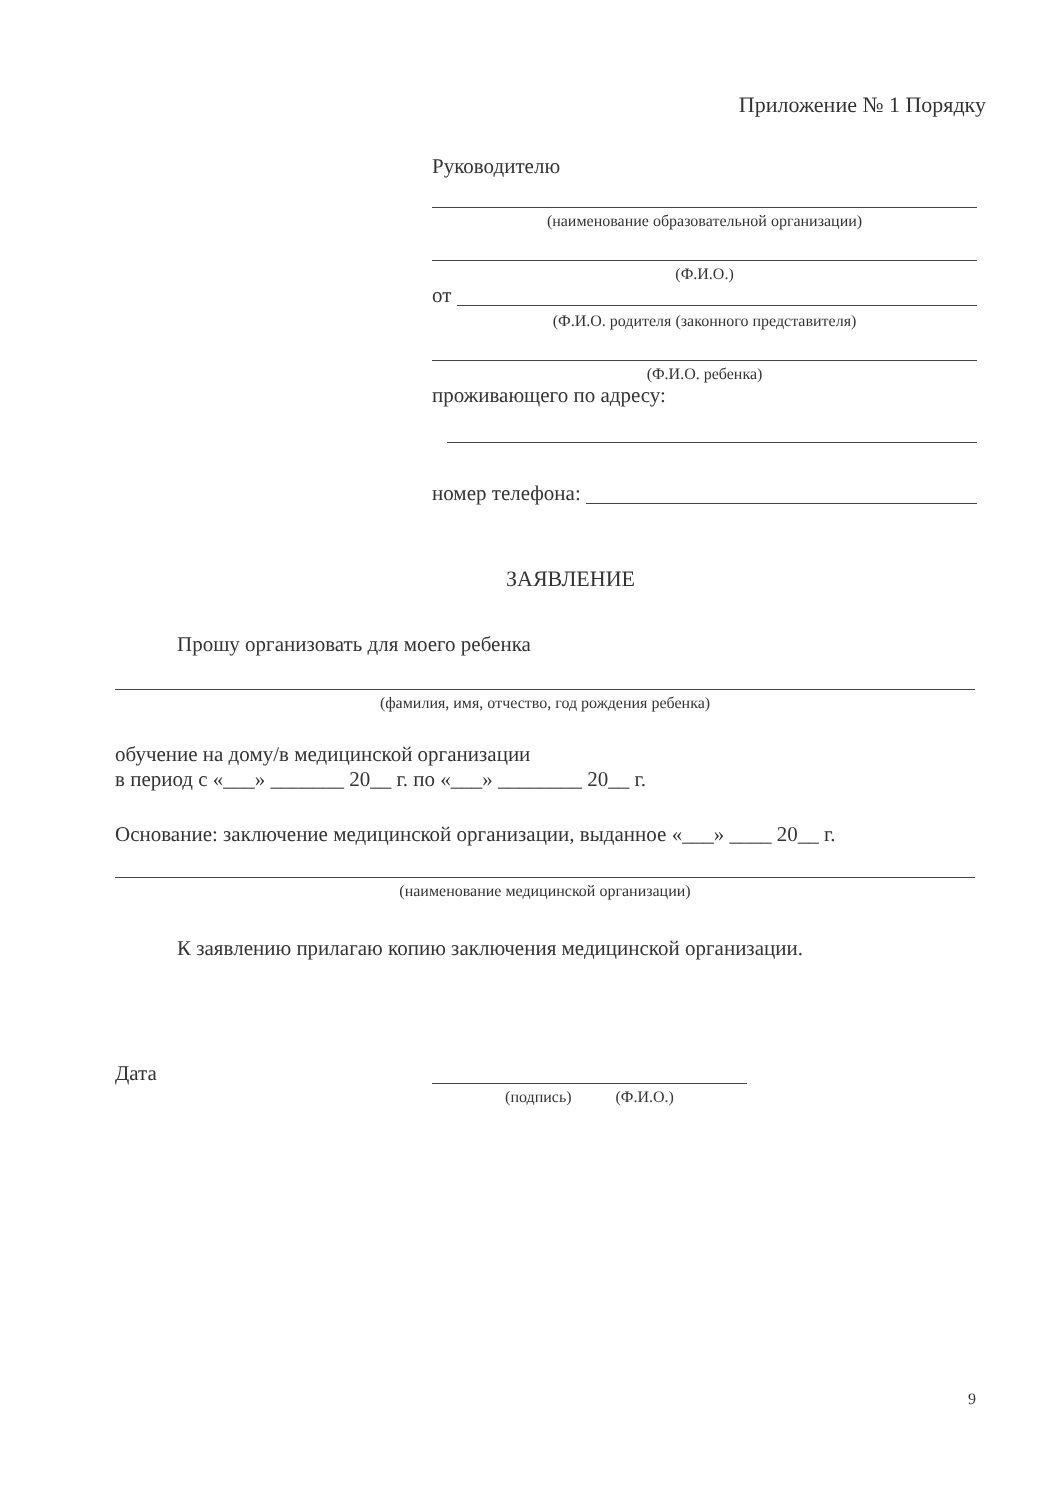Приложение № 1 Порядку
Руководителю
(наименование образовательной организации)
(Ф.И.О.)
от
(Ф.И.О. родителя (законного представителя)
(Ф.И.О. ребенка)
проживающего по адресу:
номер телефона:
ЗАЯВЛЕНИЕ
Прошу организовать для моего ребенка
(фамилия, имя, отчество, год рождения ребенка)
обучение на дому/в медицинской организации
в период с «___» _______ 20__ г. по «___» ________ 20__ г.
Основание: заключение медицинской организации, выданное «___» ____ 20__ г.
(наименование медицинской организации)
К заявлению прилагаю копию заключения медицинской организации.
Дата
(подпись) (Ф.И.О.)
9